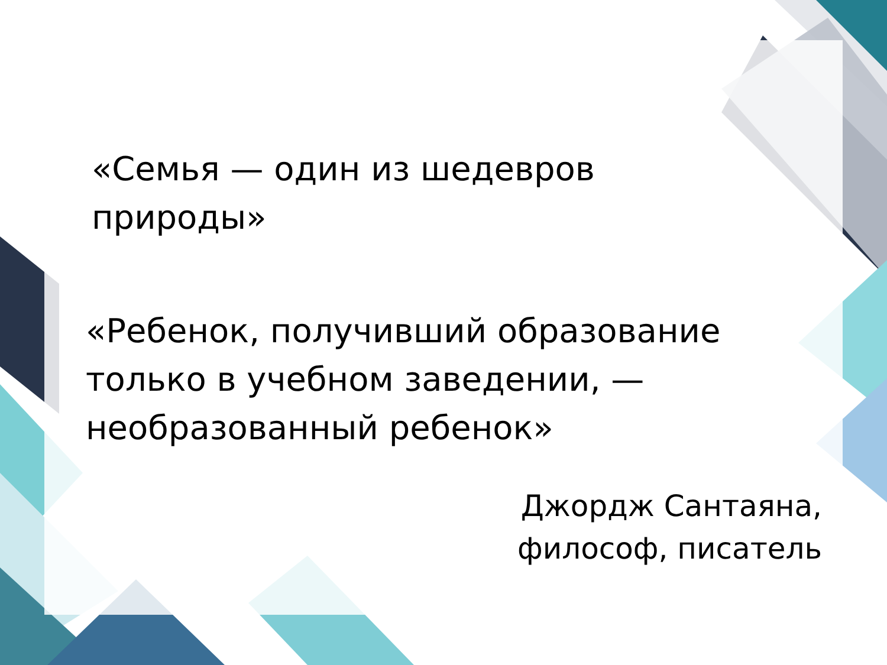«Семья — один из шедевров
природы»
«Ребенок, получивший образование
только в учебном заведении, —
необразованный ребенок»
Джордж Сантаяна,
философ, писатель